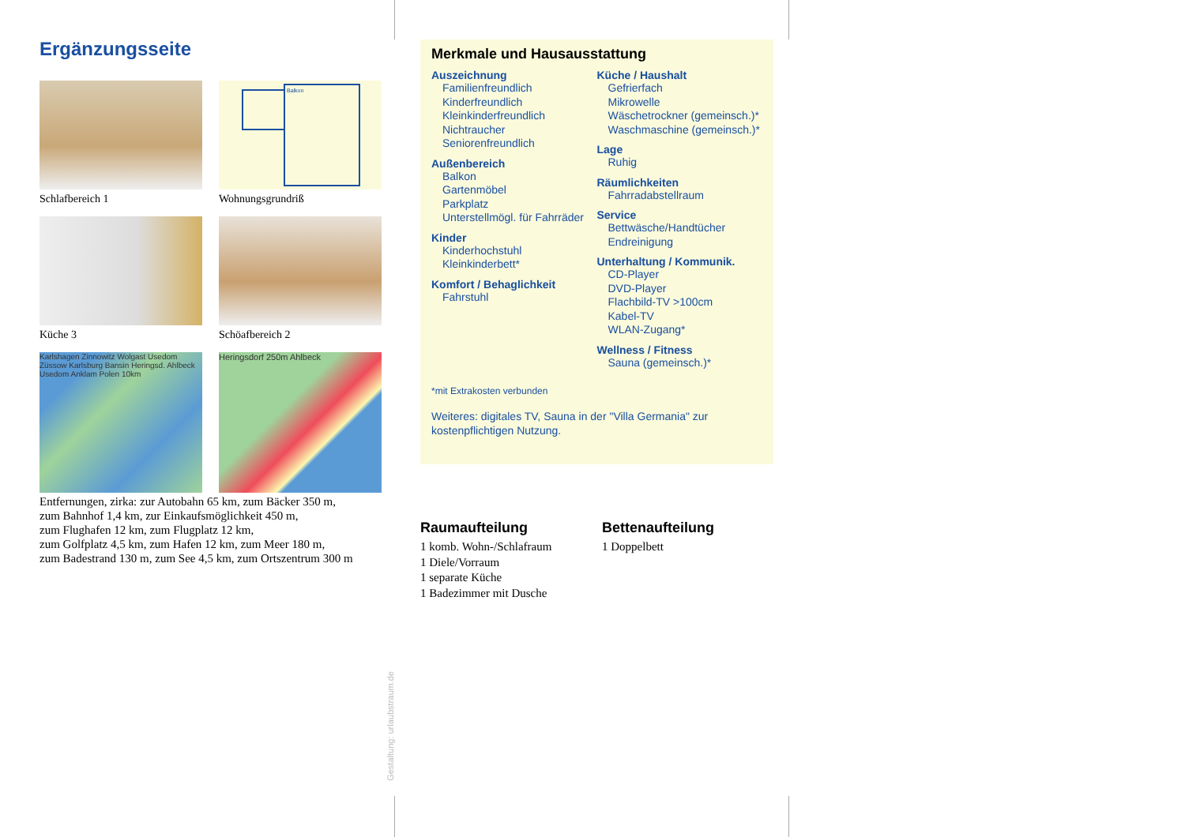Ergänzungsseite
Schlafbereich 1
Balkon
Wohnungsgrundriß
Küche 3
Schöafbereich 2
Karlshagen Zinnowitz Wolgast Usedom Züssow Karlsburg Bansin Heringsd. Ahlbeck Usedom Anklam Polen 10km
Heringsdorf 250m Ahlbeck
Entfernungen, zirka: zur Autobahn 65 km, zum Bäcker 350 m,
zum Bahnhof 1,4 km, zur Einkaufsmöglichkeit 450 m,
zum Flughafen 12 km, zum Flugplatz 12 km,
zum Golfplatz 4,5 km, zum Hafen 12 km, zum Meer 180 m,
zum Badestrand 130 m, zum See 4,5 km, zum Ortszentrum 300 m
Merkmale und Hausausstattung
Auszeichnung
Familienfreundlich
Kinderfreundlich
Kleinkinderfreundlich
Nichtraucher
Seniorenfreundlich
Außenbereich
Balkon
Gartenmöbel
Parkplatz
Unterstellmögl. für Fahrräder
Kinder
Kinderhochstuhl
Kleinkinderbett*
Komfort / Behaglichkeit
Fahrstuhl
Küche / Haushalt
Gefrierfach
Mikrowelle
Wäschetrockner (gemeinsch.)*
Waschmaschine (gemeinsch.)*
Lage
Ruhig
Räumlichkeiten
Fahrradabstellraum
Service
Bettwäsche/Handtücher
Endreinigung
Unterhaltung / Kommunik.
CD-Player
DVD-Player
Flachbild-TV >100cm
Kabel-TV
WLAN-Zugang*
Wellness / Fitness
Sauna (gemeinsch.)*
*mit Extrakosten verbunden
Weiteres: digitales TV, Sauna in der "Villa Germania" zur kostenpflichtigen Nutzung.
Raumaufteilung
1 komb. Wohn-/Schlafraum
1 Diele/Vorraum
1 separate Küche
1 Badezimmer mit Dusche
Bettenaufteilung
1 Doppelbett
Gestaltung: urlaubstraum.de